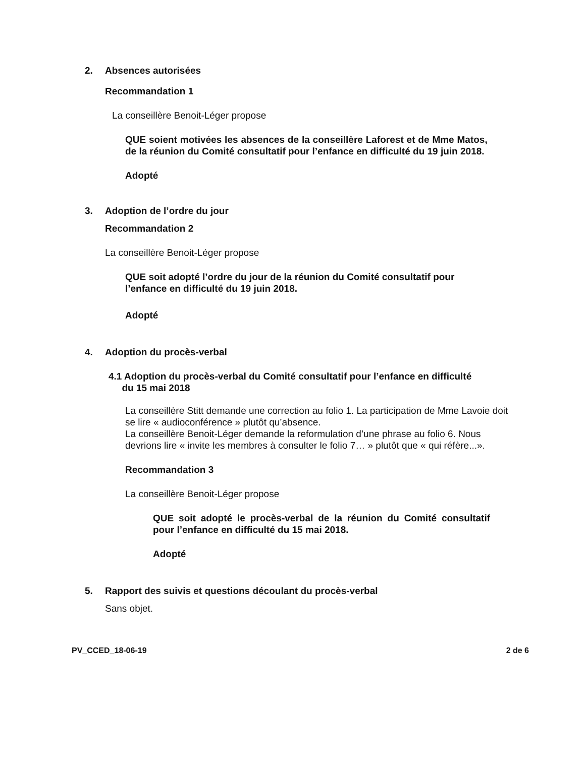2. Absences autorisées
Recommandation 1
La conseillère Benoit-Léger propose
QUE soient motivées les absences de la conseillère Laforest et de Mme Matos, de la réunion du Comité consultatif pour l’enfance en difficulté du 19 juin 2018.
Adopté
3. Adoption de l’ordre du jour
Recommandation 2
La conseillère Benoit-Léger propose
QUE soit adopté l’ordre du jour de la réunion du Comité consultatif pour l’enfance en difficulté du 19 juin 2018.
Adopté
4. Adoption du procès-verbal
4.1 Adoption du procès-verbal du Comité consultatif pour l’enfance en difficulté
du 15 mai 2018
La conseillère Stitt demande une correction au folio 1. La participation de Mme Lavoie doit se lire « audioconférence » plutôt qu’absence.
La conseillère Benoit-Léger demande la reformulation d’une phrase au folio 6. Nous devrions lire « invite les membres à consulter le folio 7… » plutôt que « qui réfère...».
Recommandation 3
La conseillère Benoit-Léger propose
QUE soit adopté le procès-verbal de la réunion du Comité consultatif pour l’enfance en difficulté du 15 mai 2018.
Adopté
5. Rapport des suivis et questions découlant du procès-verbal
Sans objet.
PV_CCED_18-06-19 2 de 6